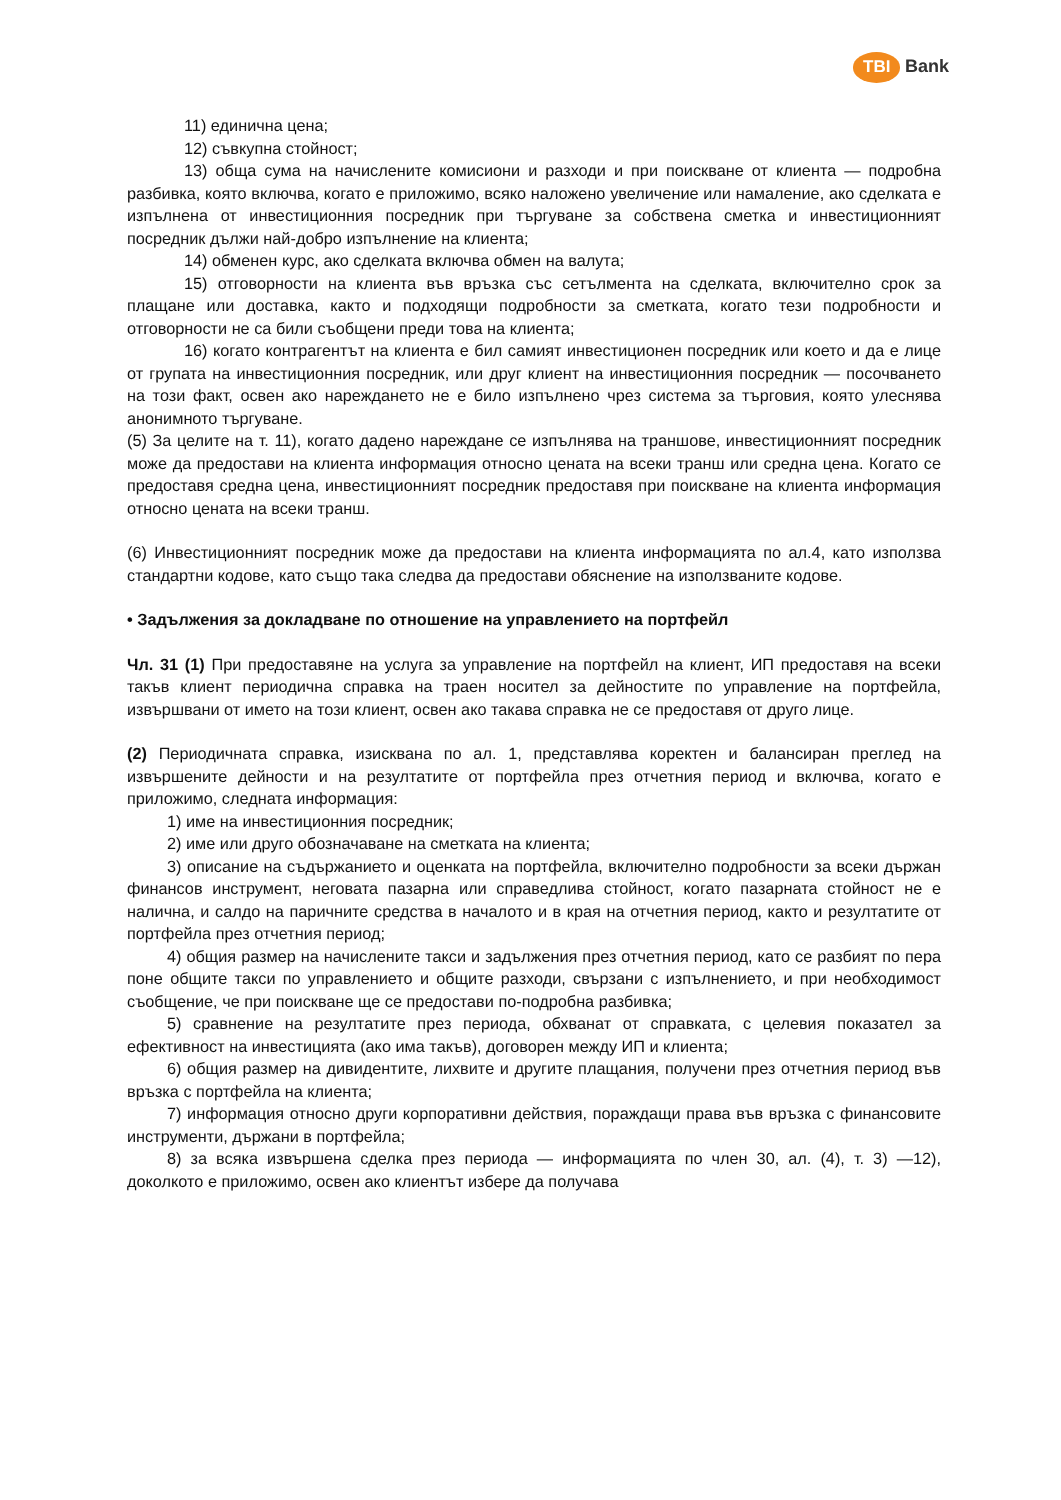TBI Bank
11) единична цена;
12) съвкупна стойност;
13) обща сума на начислените комисиони и разходи и при поискване от клиента — подробна разбивка, която включва, когато е приложимо, всяко наложено увеличение или намаление, ако сделката е изпълнена от инвестиционния посредник при търгуване за собствена сметка и инвестиционният посредник дължи най-добро изпълнение на клиента;
14) обменен курс, ако сделката включва обмен на валута;
15) отговорности на клиента във връзка със сетълмента на сделката, включително срок за плащане или доставка, както и подходящи подробности за сметката, когато тези подробности и отговорности не са били съобщени преди това на клиента;
16) когато контрагентът на клиента е бил самият инвестиционен посредник или което и да е лице от групата на инвестиционния посредник, или друг клиент на инвестиционния посредник — посочването на този факт, освен ако нареждането не е било изпълнено чрез система за търговия, която улеснява анонимното търгуване.
(5) За целите на т. 11), когато дадено нареждане се изпълнява на траншове, инвестиционният посредник може да предостави на клиента информация относно цената на всеки транш или средна цена. Когато се предоставя средна цена, инвестиционният посредник предоставя при поискване на клиента информация относно цената на всеки транш.
(6) Инвестиционният посредник може да предостави на клиента информацията по ал.4, като използва стандартни кодове, като също така следва да предостави обяснение на използваните кодове.
• Задължения за докладване по отношение на управлението на портфейл
Чл. 31 (1) При предоставяне на услуга за управление на портфейл на клиент, ИП предоставя на всеки такъв клиент периодична справка на траен носител за дейностите по управление на портфейла, извършвани от името на този клиент, освен ако такава справка не се предоставя от друго лице.
(2) Периодичната справка, изисквана по ал. 1, представлява коректен и балансиран преглед на извършените дейности и на резултатите от портфейла през отчетния период и включва, когато е приложимо, следната информация:
1) име на инвестиционния посредник;
2) име или друго обозначаване на сметката на клиента;
3) описание на съдържанието и оценката на портфейла, включително подробности за всеки държан финансов инструмент, неговата пазарна или справедлива стойност, когато пазарната стойност не е налична, и салдо на паричните средства в началото и в края на отчетния период, както и резултатите от портфейла през отчетния период;
4) общия размер на начислените такси и задължения през отчетния период, като се разбият по пера поне общите такси по управлението и общите разходи, свързани с изпълнението, и при необходимост съобщение, че при поискване ще се предостави по-подробна разбивка;
5) сравнение на резултатите през периода, обхванат от справката, с целевия показател за ефективност на инвестицията (ако има такъв), договорен между ИП и клиента;
6) общия размер на дивидентите, лихвите и другите плащания, получени през отчетния период във връзка с портфейла на клиента;
7) информация относно други корпоративни действия, пораждащи права във връзка с финансовите инструменти, държани в портфейла;
8) за всяка извършена сделка през периода — информацията по член 30, ал. (4), т. 3) —12), доколкото е приложимо, освен ако клиентът избере да получава